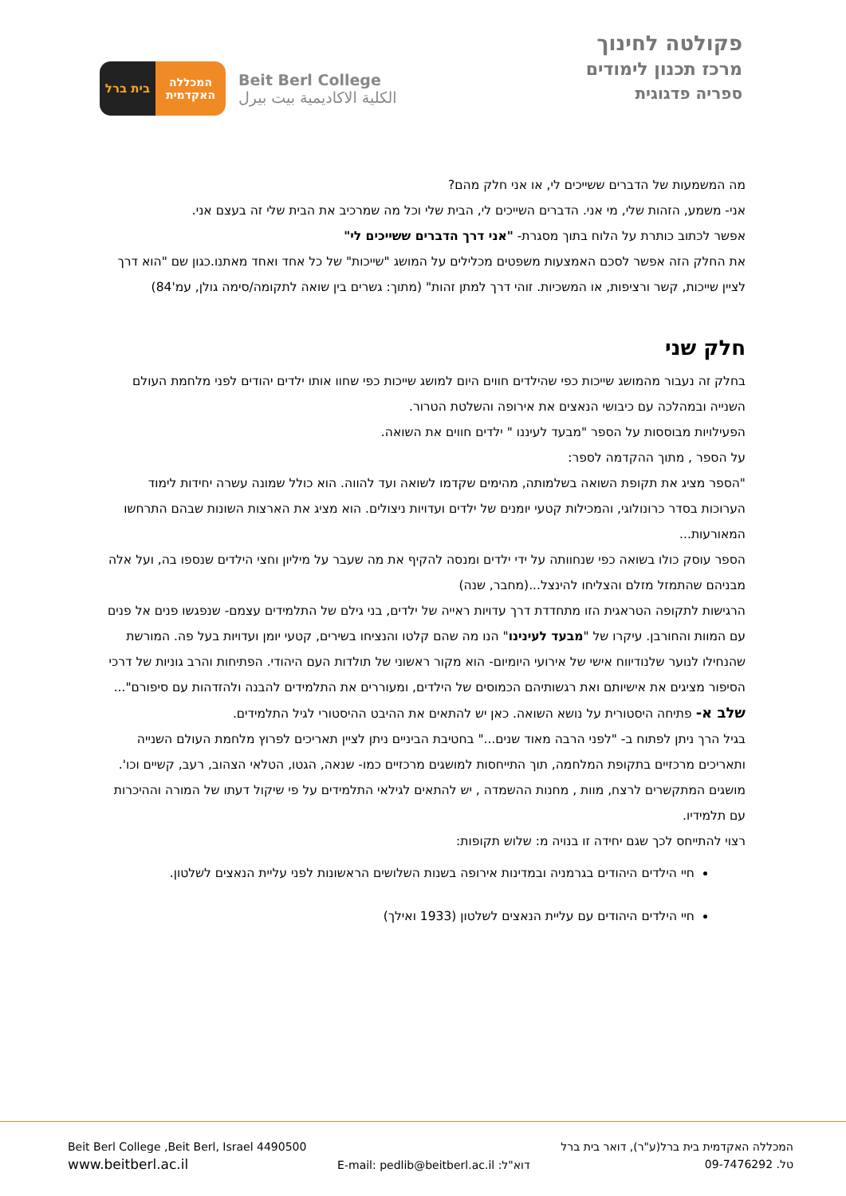פקולטה לחינוך
מרכז תכנון לימודים
ספריה פדגוגית
בית ברל המכללה האקדמית
Beit Berl College
الكلية الاكاديمية بيت بيرل
מה המשמעות של הדברים ששייכים לי, או אני חלק מהם?
אני- משמע, הזהות שלי, מי אני. הדברים השייכים לי, הבית שלי וכל מה שמרכיב את הבית שלי זה בעצם אני.
אפשר לכתוב כותרת על הלוח בתוך מסגרת- "אני דרך הדברים ששייכים לי"
את החלק הזה אפשר לסכם האמצעות משפטים מכלילים על המושג "שייכות" של כל אחד ואחד מאתנו.כגון שם "הוא דרך לציין שייכות, קשר ורציפות, או המשכיות. זוהי דרך למתן זהות" (מתוך: גשרים בין שואה לתקומה/סימה גולן, עמ'84)
חלק שני
בחלק זה נעבור מהמושג שייכות כפי שהילדים חווים היום למושג שייכות כפי שחוו אותו ילדים יהודים לפני מלחמת העולם השנייה ובמהלכה עם כיבושי הנאצים את אירופה והשלטת הטרור.
הפעילויות מבוססות על הספר "מבעד לעיננו " ילדים חווים את השואה.
על הספר , מתוך ההקדמה לספר:
"הספר מציג את תקופת השואה בשלמותה, מהימים שקדמו לשואה ועד להווה. הוא כולל שמונה עשרה יחידות לימוד הערוכות בסדר כרונולוגי, והמכילות קטעי יומנים של ילדים ועדויות ניצולים. הוא מציג את הארצות השונות שבהם התרחשו המאורעות...
הספר עוסק כולו בשואה כפי שנחוותה על ידי ילדים ומנסה להקיף את מה שעבר על מיליון וחצי הילדים שנספו בה, ועל אלה מבניהם שהתמזל מזלם והצליחו להינצל...(מחבר, שנה)
הרגישות לתקופה הטראגית הזו מתחדדת דרך עדויות ראייה של ילדים, בני גילם של התלמידים עצמם- שנפגשו פנים אל פנים עם המוות והחורבן. עיקרו של "מבעד לעינינו" הנו מה שהם קלטו והנציחו בשירים, קטעי יומן ועדויות בעל פה. המורשת שהנחילו לנוער שלנודיווח אישי של אירועי היומיום- הוא מקור ראשוני של תולדות העם היהודי. הפתיחות והרב גוניות של דרכי הסיפור מציגים את אישיותם ואת רגשותיהם הכמוסים של הילדים, ומעוררים את התלמידים להבנה ולהזדהות עם סיפורם"...
שלב א- פתיחה היסטורית על נושא השואה. כאן יש להתאים את ההיבט ההיסטורי לגיל התלמידים.
בגיל הרך ניתן לפתוח ב- "לפני הרבה מאוד שנים..." בחטיבת הביניים ניתן לציין תאריכים לפרוץ מלחמת העולם השנייה ותאריכים מרכזיים בתקופת המלחמה, תוך התייחסות למושגים מרכזיים כמו- שנאה, הגטו, הטלאי הצהוב, רעב, קשיים וכו'. מושגים המתקשרים לרצח, מוות , מחנות ההשמדה , יש להתאים לגילאי התלמידים על פי שיקול דעתו של המורה וההיכרות עם תלמידיו.
רצוי להתייחס לכך שגם יחידה זו בנויה מ: שלוש תקופות:
חיי הילדים היהודים בגרמניה ובמדינות אירופה בשנות השלושים הראשונות לפני עליית הנאצים לשלטון.
חיי הילדים היהודים עם עליית הנאצים לשלטון (1933 ואילך)
המכללה האקדמית בית ברל(ע"ר), דואר בית ברל
טל. 09-7476292
דוא"ל: E-mail: pedlib@beitberl.ac.il
Beit Berl College ,Beit Berl, Israel 4490500
www.beitberl.ac.il